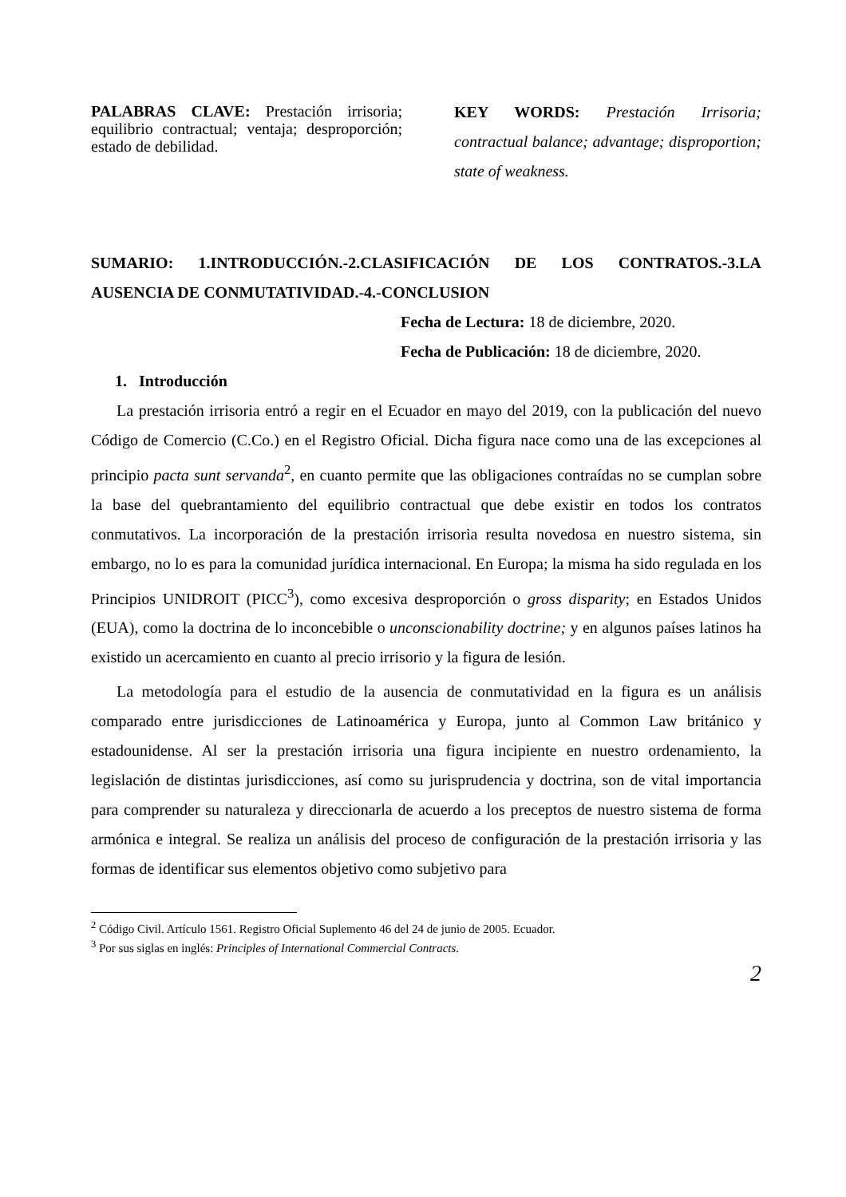PALABRAS CLAVE: Prestación irrisoria; equilibrio contractual; ventaja; desproporción; estado de debilidad.
KEY WORDS: Prestación Irrisoria; contractual balance; advantage; disproportion; state of weakness.
SUMARIO: 1.INTRODUCCIÓN.-2.CLASIFICACIÓN DE LOS CONTRATOS.-3.LA AUSENCIA DE CONMUTATIVIDAD.-4.-CONCLUSION
Fecha de Lectura: 18 de diciembre, 2020.
Fecha de Publicación: 18 de diciembre, 2020.
1. Introducción
La prestación irrisoria entró a regir en el Ecuador en mayo del 2019, con la publicación del nuevo Código de Comercio (C.Co.) en el Registro Oficial. Dicha figura nace como una de las excepciones al principio pacta sunt servanda<sup>2</sup>, en cuanto permite que las obligaciones contraídas no se cumplan sobre la base del quebrantamiento del equilibrio contractual que debe existir en todos los contratos conmutativos. La incorporación de la prestación irrisoria resulta novedosa en nuestro sistema, sin embargo, no lo es para la comunidad jurídica internacional. En Europa; la misma ha sido regulada en los Principios UNIDROIT (PICC<sup>3</sup>), como excesiva desproporción o gross disparity; en Estados Unidos (EUA), como la doctrina de lo inconcebible o unconscionability doctrine; y en algunos países latinos ha existido un acercamiento en cuanto al precio irrisorio y la figura de lesión.
La metodología para el estudio de la ausencia de conmutatividad en la figura es un análisis comparado entre jurisdicciones de Latinoamérica y Europa, junto al Common Law británico y estadounidense. Al ser la prestación irrisoria una figura incipiente en nuestro ordenamiento, la legislación de distintas jurisdicciones, así como su jurisprudencia y doctrina, son de vital importancia para comprender su naturaleza y direccionarla de acuerdo a los preceptos de nuestro sistema de forma armónica e integral. Se realiza un análisis del proceso de configuración de la prestación irrisoria y las formas de identificar sus elementos objetivo como subjetivo para
<sup>2</sup> Código Civil. Artículo 1561. Registro Oficial Suplemento 46 del 24 de junio de 2005. Ecuador.
<sup>3</sup> Por sus siglas en inglés: Principles of International Commercial Contracts.
2